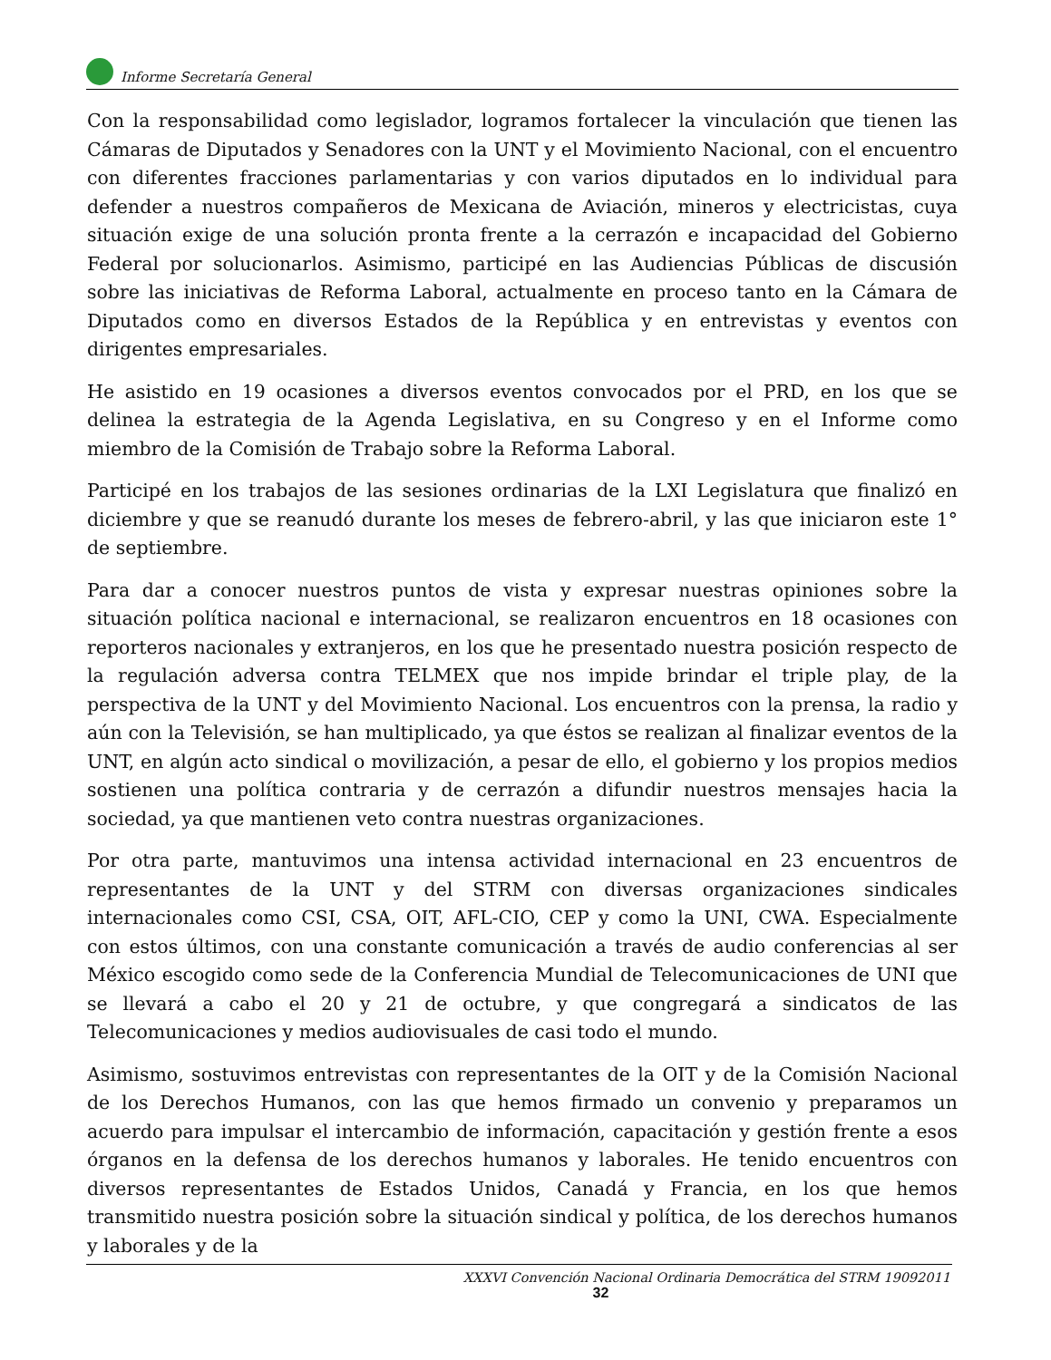Informe Secretaría General
Con la responsabilidad como legislador, logramos fortalecer la vinculación que tienen las Cámaras de Diputados y Senadores con la UNT y el Movimiento Nacional, con el encuentro con diferentes fracciones parlamentarias y con varios diputados en lo individual para defender a nuestros compañeros de Mexicana de Aviación, mineros y electricistas, cuya situación exige de una solución pronta frente a la cerrazón e incapacidad del Gobierno Federal por solucionarlos. Asimismo, participé en las Audiencias Públicas de discusión sobre las iniciativas de Reforma Laboral, actualmente en proceso tanto en la Cámara de Diputados como en diversos Estados de la República y en entrevistas y eventos con dirigentes empresariales.
He asistido en 19 ocasiones a diversos eventos convocados por el PRD, en los que se delinea la estrategia de la Agenda Legislativa, en su Congreso y en el Informe como miembro de la Comisión de Trabajo sobre la Reforma Laboral.
Participé en los trabajos de las sesiones ordinarias de la LXI Legislatura que finalizó en diciembre y que se reanudó durante los meses de febrero-abril, y las que iniciaron este 1° de septiembre.
Para dar a conocer nuestros puntos de vista y expresar nuestras opiniones sobre la situación política nacional e internacional, se realizaron encuentros en 18 ocasiones con reporteros nacionales y extranjeros, en los que he presentado nuestra posición respecto de la regulación adversa contra TELMEX que nos impide brindar el triple play, de la perspectiva de la UNT y del Movimiento Nacional. Los encuentros con la prensa, la radio y aún con la Televisión, se han multiplicado, ya que éstos se realizan al finalizar eventos de la UNT, en algún acto sindical o movilización, a pesar de ello, el gobierno y los propios medios sostienen una política contraria y de cerrazón a difundir nuestros mensajes hacia la sociedad, ya que mantienen veto contra nuestras organizaciones.
Por otra parte, mantuvimos una intensa actividad internacional en 23 encuentros de representantes de la UNT y del STRM con diversas organizaciones sindicales internacionales como CSI, CSA, OIT, AFL-CIO, CEP y como la UNI, CWA. Especialmente con estos últimos, con una constante comunicación a través de audio conferencias al ser México escogido como sede de la Conferencia Mundial de Telecomunicaciones de UNI que se llevará a cabo el 20 y 21 de octubre, y que congregará a sindicatos de las Telecomunicaciones y medios audiovisuales de casi todo el mundo.
Asimismo, sostuvimos entrevistas con representantes de la OIT y de la Comisión Nacional de los Derechos Humanos, con las que hemos firmado un convenio y preparamos un acuerdo para impulsar el intercambio de información, capacitación y gestión frente a esos órganos en la defensa de los derechos humanos y laborales. He tenido encuentros con diversos representantes de Estados Unidos, Canadá y Francia, en los que hemos transmitido nuestra posición sobre la situación sindical y política, de los derechos humanos y laborales y de la
XXXVI Convención Nacional Ordinaria Democrática del STRM 19092011
32